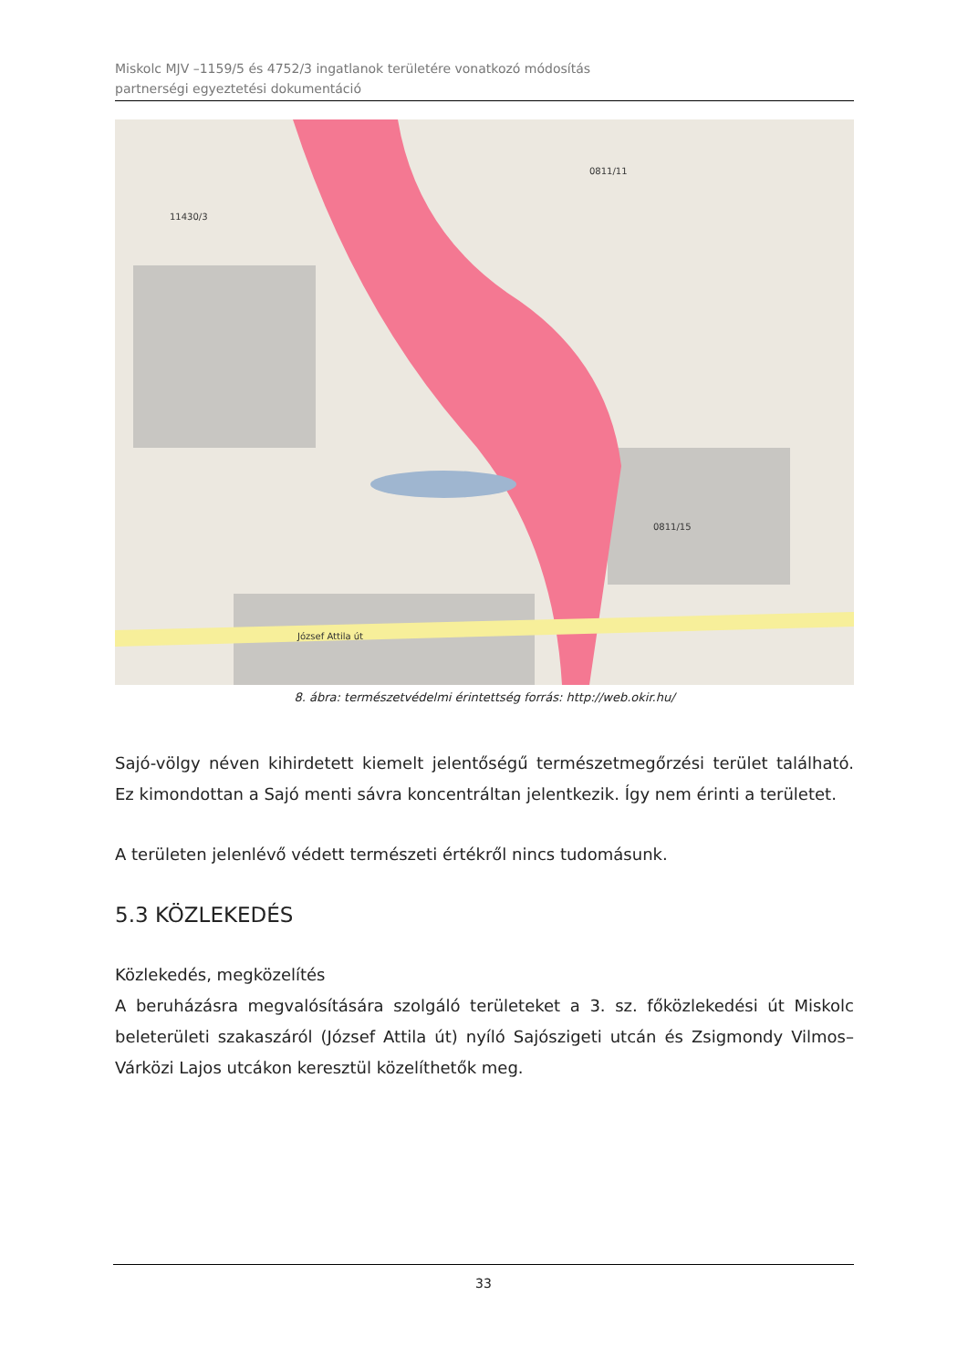Miskolc MJV –1159/5 és 4752/3 ingatlanok területére vonatkozó módosítás
partnerségi egyeztetési dokumentáció
0811/15
0811/11
11430/3
József Attila út
8. ábra: természetvédelmi érintettség forrás: http://web.okir.hu/
Sajó-völgy néven kihirdetett kiemelt jelentőségű természetmegőrzési terület található. Ez kimondottan a Sajó menti sávra koncentráltan jelentkezik. Így nem érinti a területet.
A területen jelenlévő védett természeti értékről nincs tudomásunk.
5.3 KÖZLEKEDÉS
Közlekedés, megközelítés
A beruházásra megvalósítására szolgáló területeket a 3. sz. főközlekedési út Miskolc beleterületi szakaszáról (József Attila út) nyíló Sajószigeti utcán és Zsigmondy Vilmos–Várközi Lajos utcákon keresztül közelíthetők meg.
33